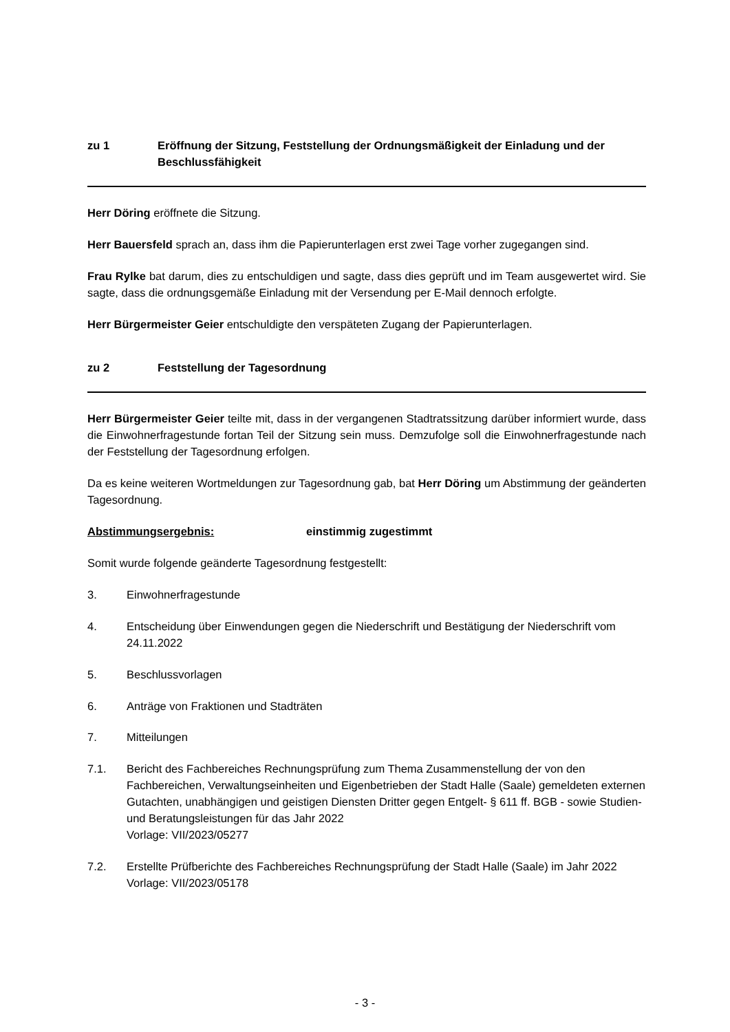zu 1 Eröffnung der Sitzung, Feststellung der Ordnungsmäßigkeit der Einladung und der Beschlussfähigkeit
Herr Döring eröffnete die Sitzung.
Herr Bauersfeld sprach an, dass ihm die Papierunterlagen erst zwei Tage vorher zugegangen sind.
Frau Rylke bat darum, dies zu entschuldigen und sagte, dass dies geprüft und im Team ausgewertet wird. Sie sagte, dass die ordnungsgemäße Einladung mit der Versendung per E-Mail dennoch erfolgte.
Herr Bürgermeister Geier entschuldigte den verspäteten Zugang der Papierunterlagen.
zu 2 Feststellung der Tagesordnung
Herr Bürgermeister Geier teilte mit, dass in der vergangenen Stadtratssitzung darüber informiert wurde, dass die Einwohnerfragestunde fortan Teil der Sitzung sein muss. Demzufolge soll die Einwohnerfragestunde nach der Feststellung der Tagesordnung erfolgen.
Da es keine weiteren Wortmeldungen zur Tagesordnung gab, bat Herr Döring um Abstimmung der geänderten Tagesordnung.
Abstimmungsergebnis: einstimmig zugestimmt
Somit wurde folgende geänderte Tagesordnung festgestellt:
3. Einwohnerfragestunde
4. Entscheidung über Einwendungen gegen die Niederschrift und Bestätigung der Niederschrift vom 24.11.2022
5. Beschlussvorlagen
6. Anträge von Fraktionen und Stadträten
7. Mitteilungen
7.1. Bericht des Fachbereiches Rechnungsprüfung zum Thema Zusammenstellung der von den Fachbereichen, Verwaltungseinheiten und Eigenbetrieben der Stadt Halle (Saale) gemeldeten externen Gutachten, unabhängigen und geistigen Diensten Dritter gegen Entgelt- § 611 ff. BGB - sowie Studien- und Beratungsleistungen für das Jahr 2022
Vorlage: VII/2023/05277
7.2. Erstellte Prüfberichte des Fachbereiches Rechnungsprüfung der Stadt Halle (Saale) im Jahr 2022
Vorlage: VII/2023/05178
- 3 -